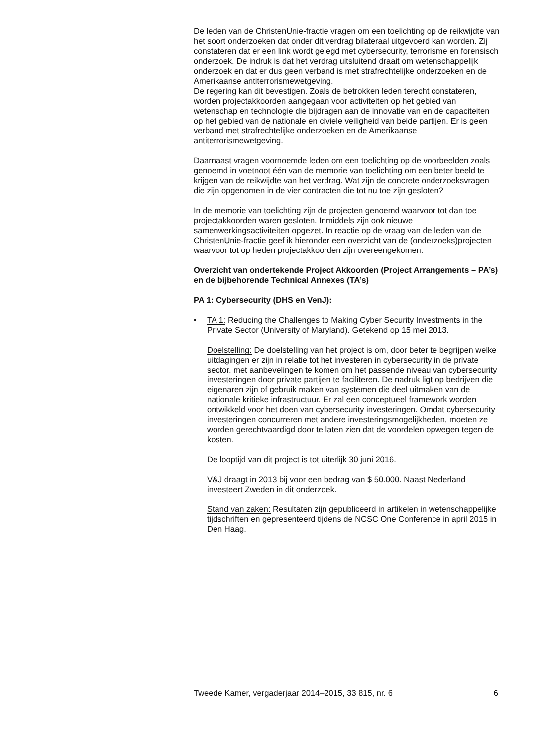De leden van de ChristenUnie-fractie vragen om een toelichting op de reikwijdte van het soort onderzoeken dat onder dit verdrag bilateraal uitgevoerd kan worden. Zij constateren dat er een link wordt gelegd met cybersecurity, terrorisme en forensisch onderzoek. De indruk is dat het verdrag uitsluitend draait om wetenschappelijk onderzoek en dat er dus geen verband is met strafrechtelijke onderzoeken en de Amerikaanse antiterrorismewetgeving.
De regering kan dit bevestigen. Zoals de betrokken leden terecht constateren, worden projectakkoorden aangegaan voor activiteiten op het gebied van wetenschap en technologie die bijdragen aan de innovatie van en de capaciteiten op het gebied van de nationale en civiele veiligheid van beide partijen. Er is geen verband met strafrechtelijke onderzoeken en de Amerikaanse antiterrorismewetgeving.
Daarnaast vragen voornoemde leden om een toelichting op de voorbeelden zoals genoemd in voetnoot één van de memorie van toelichting om een beter beeld te krijgen van de reikwijdte van het verdrag. Wat zijn de concrete onderzoeksvragen die zijn opgenomen in de vier contracten die tot nu toe zijn gesloten?
In de memorie van toelichting zijn de projecten genoemd waarvoor tot dan toe projectakkoorden waren gesloten. Inmiddels zijn ook nieuwe samenwerkingsactiviteiten opgezet. In reactie op de vraag van de leden van de ChristenUnie-fractie geef ik hieronder een overzicht van de (onderzoeks)projecten waarvoor tot op heden projectakkoorden zijn overeengekomen.
Overzicht van ondertekende Project Akkoorden (Project Arrange­ments – PA’s) en de bijbehorende Technical Annexes (TA’s)
PA 1: Cybersecurity (DHS en VenJ):
• TA 1: Reducing the Challenges to Making Cyber Security Investments in the Private Sector (University of Maryland). Getekend op 15 mei 2013.
Doelstelling: De doelstelling van het project is om, door beter te begrijpen welke uitdagingen er zijn in relatie tot het investeren in cybersecurity in de private sector, met aanbevelingen te komen om het passende niveau van cybersecurity investeringen door private partijen te faciliteren. De nadruk ligt op bedrijven die eigenaren zijn of gebruik maken van systemen die deel uitmaken van de nationale kritieke infrastructuur. Er zal een conceptueel framework worden ontwikkeld voor het doen van cybersecurity investeringen. Omdat cybersecurity investeringen concurreren met andere investeringsmogelijkheden, moeten ze worden gerechtvaardigd door te laten zien dat de voordelen opwegen tegen de kosten.
De looptijd van dit project is tot uiterlijk 30 juni 2016.
V&J draagt in 2013 bij voor een bedrag van $ 50.000. Naast Nederland investeert Zweden in dit onderzoek.
Stand van zaken: Resultaten zijn gepubliceerd in artikelen in weten­schappelijke tijdschriften en gepresenteerd tijdens de NCSC One Conference in april 2015 in Den Haag.
Tweede Kamer, vergaderjaar 2014–2015, 33 815, nr. 6 6